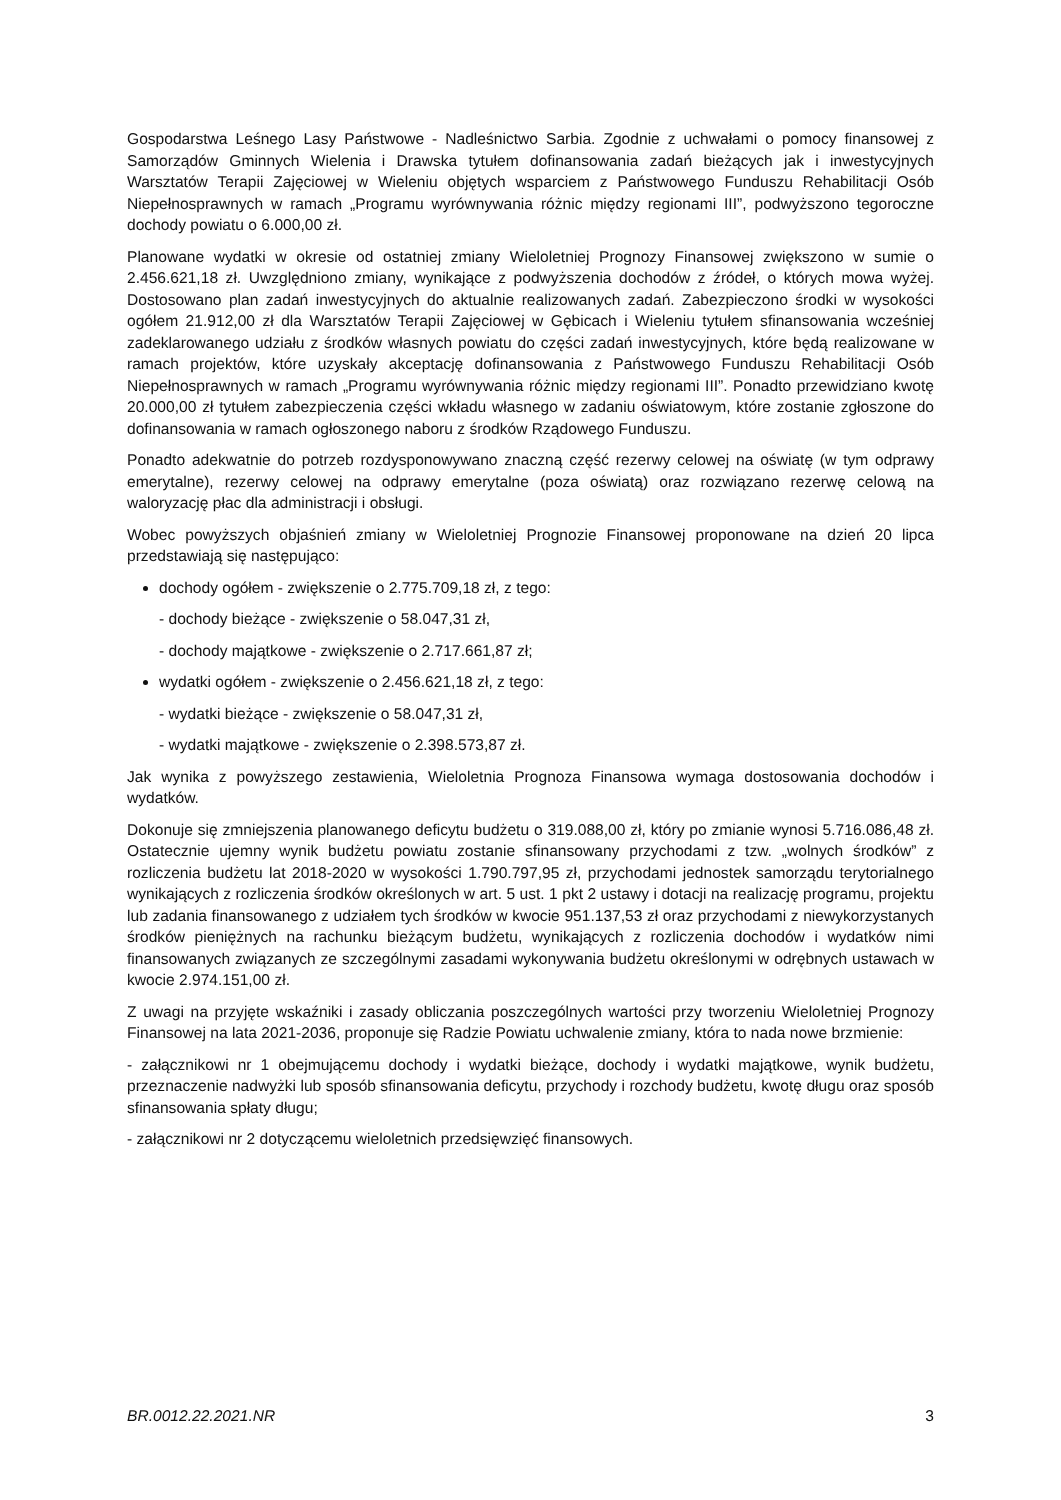Gospodarstwa Leśnego Lasy Państwowe - Nadleśnictwo Sarbia. Zgodnie z uchwałami o pomocy finansowej z Samorządów Gminnych Wielenia i Drawska tytułem dofinansowania zadań bieżących jak i inwestycyjnych Warsztatów Terapii Zajęciowej w Wieleniu objętych wsparciem z Państwowego Funduszu Rehabilitacji Osób Niepełnosprawnych w ramach „Programu wyrównywania różnic między regionami III”, podwyższono tegoroczne dochody powiatu o 6.000,00 zł.
Planowane wydatki w okresie od ostatniej zmiany Wieloletniej Prognozy Finansowej zwiększono w sumie o 2.456.621,18 zł. Uwzględniono zmiany, wynikające z podwyższenia dochodów z źródeł, o których mowa wyżej. Dostosowano plan zadań inwestycyjnych do aktualnie realizowanych zadań. Zabezpieczono środki w wysokości ogółem 21.912,00 zł dla Warsztatów Terapii Zajęciowej w Gębicach i Wieleniu tytułem sfinansowania wcześniej zadeklarowanego udziału z środków własnych powiatu do części zadań inwestycyjnych, które będą realizowane w ramach projektów, które uzyskały akceptację dofinansowania z Państwowego Funduszu Rehabilitacji Osób Niepełnosprawnych w ramach „Programu wyrównywania różnic między regionami III”. Ponadto przewidziano kwotę 20.000,00 zł tytułem zabezpieczenia części wkładu własnego w zadaniu oświatowym, które zostanie zgłoszone do dofinansowania w ramach ogłoszonego naboru z środków Rządowego Funduszu.
Ponadto adekwatnie do potrzeb rozdysponowywano znaczną część rezerwy celowej na oświatę (w tym odprawy emerytalne), rezerwy celowej na odprawy emerytalne (poza oświatą) oraz rozwiązano rezerwę celową na waloryzację płac dla administracji i obsługi.
Wobec powyższych objaśnień zmiany w Wieloletniej Prognozie Finansowej proponowane na dzień 20 lipca przedstawiają się następująco:
dochody ogółem - zwiększenie o 2.775.709,18 zł, z tego:
- dochody bieżące - zwiększenie o 58.047,31 zł,
- dochody majątkowe - zwiększenie o 2.717.661,87 zł;
wydatki ogółem - zwiększenie o 2.456.621,18 zł, z tego:
- wydatki bieżące - zwiększenie o 58.047,31 zł,
- wydatki majątkowe - zwiększenie o 2.398.573,87 zł.
Jak wynika z powyższego zestawienia, Wieloletnia Prognoza Finansowa wymaga dostosowania dochodów i wydatków.
Dokonuje się zmniejszenia planowanego deficytu budżetu o 319.088,00 zł, który po zmianie wynosi 5.716.086,48 zł. Ostatecznie ujemny wynik budżetu powiatu zostanie sfinansowany przychodami z tzw. „wolnych środków” z rozliczenia budżetu lat 2018-2020 w wysokości 1.790.797,95 zł, przychodami jednostek samorządu terytorialnego wynikających z rozliczenia środków określonych w art. 5 ust. 1 pkt 2 ustawy i dotacji na realizację programu, projektu lub zadania finansowanego z udziałem tych środków w kwocie 951.137,53 zł oraz przychodami z niewykorzystanych środków pieniężnych na rachunku bieżącym budżetu, wynikających z rozliczenia dochodów i wydatków nimi finansowanych związanych ze szczególnymi zasadami wykonywania budżetu określonymi w odrębnych ustawach w kwocie 2.974.151,00 zł.
Z uwagi na przyjęte wskaźniki i zasady obliczania poszczególnych wartości przy tworzeniu Wieloletniej Prognozy Finansowej na lata 2021-2036, proponuje się Radzie Powiatu uchwalenie zmiany, która to nada nowe brzmienie:
- załącznikowi nr 1 obejmującemu dochody i wydatki bieżące, dochody i wydatki majątkowe, wynik budżetu, przeznaczenie nadwyżki lub sposób sfinansowania deficytu, przychody i rozchody budżetu, kwotę długu oraz sposób sfinansowania spłaty długu;
- załącznikowi nr 2 dotyczącemu wieloletnich przedsięwzięć finansowych.
BR.0012.22.2021.NR 3